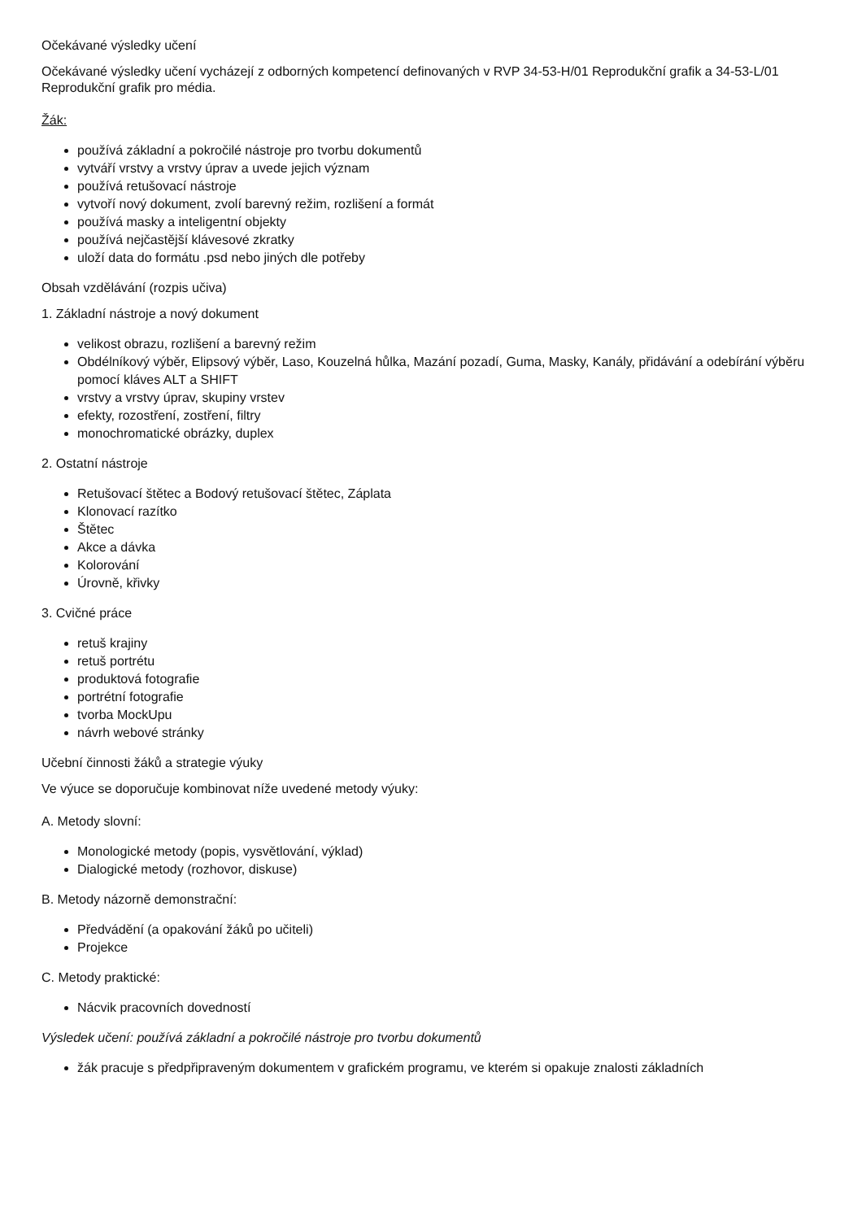Očekávané výsledky učení
Očekávané výsledky učení vycházejí z odborných kompetencí definovaných v RVP 34-53-H/01 Reprodukční grafik a 34-53-L/01 Reprodukční grafik pro média.
Žák:
používá základní a pokročilé nástroje pro tvorbu dokumentů
vytváří vrstvy a vrstvy úprav a uvede jejich význam
používá retušovací nástroje
vytvoří nový dokument, zvolí barevný režim, rozlišení a formát
používá masky a inteligentní objekty
používá nejčastější klávesové zkratky
uloží data do formátu .psd nebo jiných dle potřeby
Obsah vzdělávání (rozpis učiva)
1. Základní nástroje a nový dokument
velikost obrazu, rozlišení a barevný režim
Obdélníkový výběr, Elipsový výběr, Laso, Kouzelná hůlka, Mazání pozadí, Guma, Masky, Kanály, přidávání a odebírání výběru pomocí kláves ALT a SHIFT
vrstvy a vrstvy úprav, skupiny vrstev
efekty, rozostření, zostření, filtry
monochromatické obrázky, duplex
2. Ostatní nástroje
Retušovací štětec a Bodový retušovací štětec, Záplata
Klonovací razítko
Štětec
Akce a dávka
Kolorování
Úrovně, křivky
3. Cvičné práce
retuš krajiny
retuš portrétu
produktová fotografie
portrétní fotografie
tvorba MockUpu
návrh webové stránky
Učební činnosti žáků a strategie výuky
Ve výuce se doporučuje kombinovat níže uvedené metody výuky:
A. Metody slovní:
Monologické metody (popis, vysvětlování, výklad)
Dialogické metody (rozhovor, diskuse)
B. Metody názorně demonstrační:
Předvádění (a opakování žáků po učiteli)
Projekce
C. Metody praktické:
Nácvik pracovních dovedností
Výsledek učení: používá základní a pokročilé nástroje pro tvorbu dokumentů
žák pracuje s předpřipraveným dokumentem v grafickém programu, ve kterém si opakuje znalosti základních